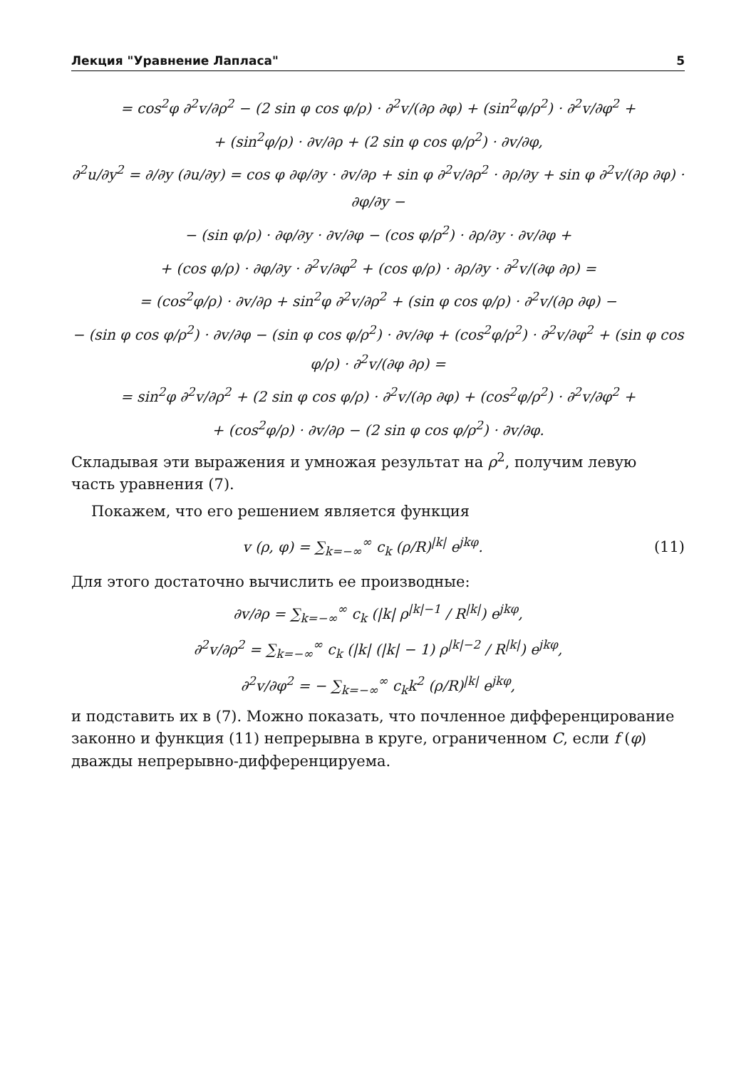Лекция "Уравнение Лапласа" 5
= cos<sup>2</sup>φ ∂<sup>2</sup>v/∂ρ<sup>2</sup> − (2 sin φ cos φ/ρ) · ∂<sup>2</sup>v/(∂ρ ∂φ) + (sin<sup>2</sup>φ/ρ<sup>2</sup>) · ∂<sup>2</sup>v/∂φ<sup>2</sup> +
+ (sin<sup>2</sup>φ/ρ) · ∂v/∂ρ + (2 sin φ cos φ/ρ<sup>2</sup>) · ∂v/∂φ,
∂<sup>2</sup>u/∂y<sup>2</sup> = ∂/∂y (∂u/∂y) = cos φ ∂φ/∂y · ∂v/∂ρ + sin φ ∂<sup>2</sup>v/∂ρ<sup>2</sup> · ∂ρ/∂y + sin φ ∂<sup>2</sup>v/(∂ρ ∂φ) · ∂φ/∂y −
− (sin φ/ρ) · ∂φ/∂y · ∂v/∂φ − (cos φ/ρ<sup>2</sup>) · ∂ρ/∂y · ∂v/∂φ +
+ (cos φ/ρ) · ∂φ/∂y · ∂<sup>2</sup>v/∂φ<sup>2</sup> + (cos φ/ρ) · ∂ρ/∂y · ∂<sup>2</sup>v/(∂φ ∂ρ) =
= (cos<sup>2</sup>φ/ρ) · ∂v/∂ρ + sin<sup>2</sup>φ ∂<sup>2</sup>v/∂ρ<sup>2</sup> + (sin φ cos φ/ρ) · ∂<sup>2</sup>v/(∂ρ ∂φ) −
− (sin φ cos φ/ρ<sup>2</sup>) · ∂v/∂φ − (sin φ cos φ/ρ<sup>2</sup>) · ∂v/∂φ + (cos<sup>2</sup>φ/ρ<sup>2</sup>) · ∂<sup>2</sup>v/∂φ<sup>2</sup> + (sin φ cos φ/ρ) · ∂<sup>2</sup>v/(∂φ ∂ρ) =
= sin<sup>2</sup>φ ∂<sup>2</sup>v/∂ρ<sup>2</sup> + (2 sin φ cos φ/ρ) · ∂<sup>2</sup>v/(∂ρ ∂φ) + (cos<sup>2</sup>φ/ρ<sup>2</sup>) · ∂<sup>2</sup>v/∂φ<sup>2</sup> +
+ (cos<sup>2</sup>φ/ρ) · ∂v/∂ρ − (2 sin φ cos φ/ρ<sup>2</sup>) · ∂v/∂φ.
Складывая эти выражения и умножая результат на ρ<sup>2</sup>, получим левую часть уравнения (7).
Покажем, что его решением является функция
v (ρ, φ) = ∑<sub>k=−∞</sub><sup>∞</sup> c<sub>k</sub> (ρ/R)<sup>|k|</sup> e<sup>jkφ</sup>. (11)
Для этого достаточно вычислить ее производные:
∂v/∂ρ = ∑<sub>k=−∞</sub><sup>∞</sup> c<sub>k</sub> (|k| ρ<sup>|k|−1</sup> / R<sup>|k|</sup>) e<sup>jkφ</sup>,
∂<sup>2</sup>v/∂ρ<sup>2</sup> = ∑<sub>k=−∞</sub><sup>∞</sup> c<sub>k</sub> (|k| (|k| − 1) ρ<sup>|k|−2</sup> / R<sup>|k|</sup>) e<sup>jkφ</sup>,
∂<sup>2</sup>v/∂φ<sup>2</sup> = − ∑<sub>k=−∞</sub><sup>∞</sup> c<sub>k</sub>k<sup>2</sup> (ρ/R)<sup>|k|</sup> e<sup>jkφ</sup>,
и подставить их в (7). Можно показать, что почленное дифференцирование законно и функция (11) непрерывна в круге, ограниченном C, если f (φ) дважды непрерывно-дифференцируема.